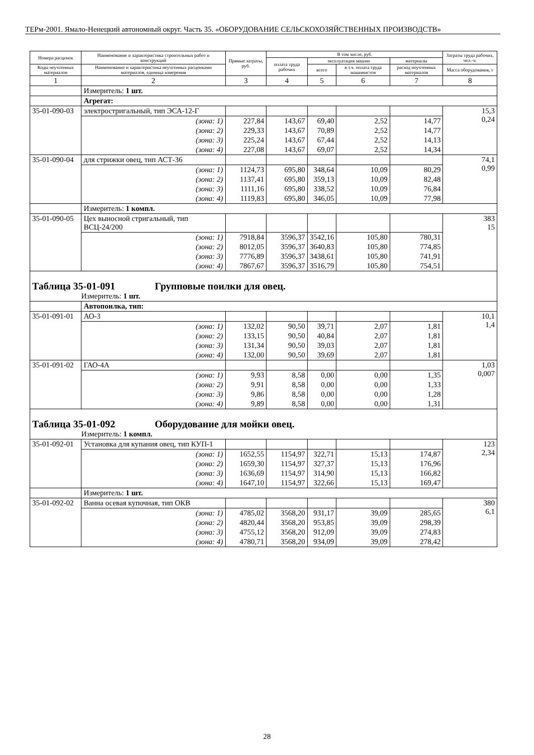ТЕРм-2001. Ямало-Ненецкий автономный округ. Часть 35. «ОБОРУДОВАНИЕ СЕЛЬСКОХОЗЯЙСТВЕННЫХ ПРОИЗВОДСТВ»
| Номера расценок | Наименование и характеристика строительных работ и конструкций | Прямые затраты, руб. | В том числе, руб. | | | | Затраты труда рабочих, чел.-ч. |
| --- | --- | --- | --- | --- | --- | --- | --- |
| | | | оплата труда рабочих | эксплуатация машин | | материалы | |
| Коды неучтенных материалов | Наименование и характеристика неучтенных расценками материалов, единица измерения | | | всего | в т.ч. оплата труда машинистов | расход неучтенных материалов | Масса оборудования, т |
| 1 | 2 | 3 | 4 | 5 | 6 | 7 | 8 |
| | Измеритель: 1 шт. | | | | | | |
| | Агрегат: | | | | | | |
| 35-01-090-03 | электростригальный, тип ЭСА-12-Г | | | | | | 15,3 0,24 |
| | (зона: 1) | 227,84 | 143,67 | 69,40 | 2,52 | 14,77 | |
| | (зона: 2) | 229,33 | 143,67 | 70,89 | 2,52 | 14,77 | |
| | (зона: 3) | 225,24 | 143,67 | 67,44 | 2,52 | 14,13 | |
| | (зона: 4) | 227,08 | 143,67 | 69,07 | 2,52 | 14,34 | |
| 35-01-090-04 | для стрижки овец, тип АСТ-36 | | | | | | 74,1 0,99 |
| | (зона: 1) | 1124,73 | 695,80 | 348,64 | 10,09 | 80,29 | |
| | (зона: 2) | 1137,41 | 695,80 | 359,13 | 10,09 | 82,48 | |
| | (зона: 3) | 1111,16 | 695,80 | 338,52 | 10,09 | 76,84 | |
| | (зона: 4) | 1119,83 | 695,80 | 346,05 | 10,09 | 77,98 | |
| | Измеритель: 1 компл. | | | | | | |
| 35-01-090-05 | Цех выносной стригальный, тип ВСЦ-24/200 | | | | | | 383 15 |
| | (зона: 1) | 7918,84 | 3596,37 | 3542,16 | 105,80 | 780,31 | |
| | (зона: 2) | 8012,05 | 3596,37 | 3640,83 | 105,80 | 774,85 | |
| | (зона: 3) | 7776,89 | 3596,37 | 3438,61 | 105,80 | 741,91 | |
| | (зона: 4) | 7867,67 | 3596,37 | 3516,79 | 105,80 | 754,51 | |
| Таблица 35-01-091 Групповые поилки для овец. Измеритель: 1 шт. | | | | | | | |
| | Автопоилка, тип: | | | | | | |
| 35-01-091-01 | АО-3 | | | | | | 10,1 1,4 |
| | (зона: 1) | 132,02 | 90,50 | 39,71 | 2,07 | 1,81 | |
| | (зона: 2) | 133,15 | 90,50 | 40,84 | 2,07 | 1,81 | |
| | (зона: 3) | 131,34 | 90,50 | 39,03 | 2,07 | 1,81 | |
| | (зона: 4) | 132,00 | 90,50 | 39,69 | 2,07 | 1,81 | |
| 35-01-091-02 | ГАО-4А | | | | | | 1,03 0,007 |
| | (зона: 1) | 9,93 | 8,58 | 0,00 | 0,00 | 1,35 | |
| | (зона: 2) | 9,91 | 8,58 | 0,00 | 0,00 | 1,33 | |
| | (зона: 3) | 9,86 | 8,58 | 0,00 | 0,00 | 1,28 | |
| | (зона: 4) | 9,89 | 8,58 | 0,00 | 0,00 | 1,31 | |
| Таблица 35-01-092 Оборудование для мойки овец. Измеритель: 1 компл. | | | | | | | |
| 35-01-092-01 | Установка для купания овец, тип КУП-1 | | | | | | 123 2,34 |
| | (зона: 1) | 1652,55 | 1154,97 | 322,71 | 15,13 | 174,87 | |
| | (зона: 2) | 1659,30 | 1154,97 | 327,37 | 15,13 | 176,96 | |
| | (зона: 3) | 1636,69 | 1154,97 | 314,90 | 15,13 | 166,82 | |
| | (зона: 4) | 1647,10 | 1154,97 | 322,66 | 15,13 | 169,47 | |
| | Измеритель: 1 шт. | | | | | | |
| 35-01-092-02 | Ванна осевая купочная, тип ОКВ | | | | | | 380 6,1 |
| | (зона: 1) | 4785,02 | 3568,20 | 931,17 | 39,09 | 285,65 | |
| | (зона: 2) | 4820,44 | 3568,20 | 953,85 | 39,09 | 298,39 | |
| | (зона: 3) | 4755,12 | 3568,20 | 912,09 | 39,09 | 274,83 | |
| | (зона: 4) | 4780,71 | 3568,20 | 934,09 | 39,09 | 278,42 | |
28